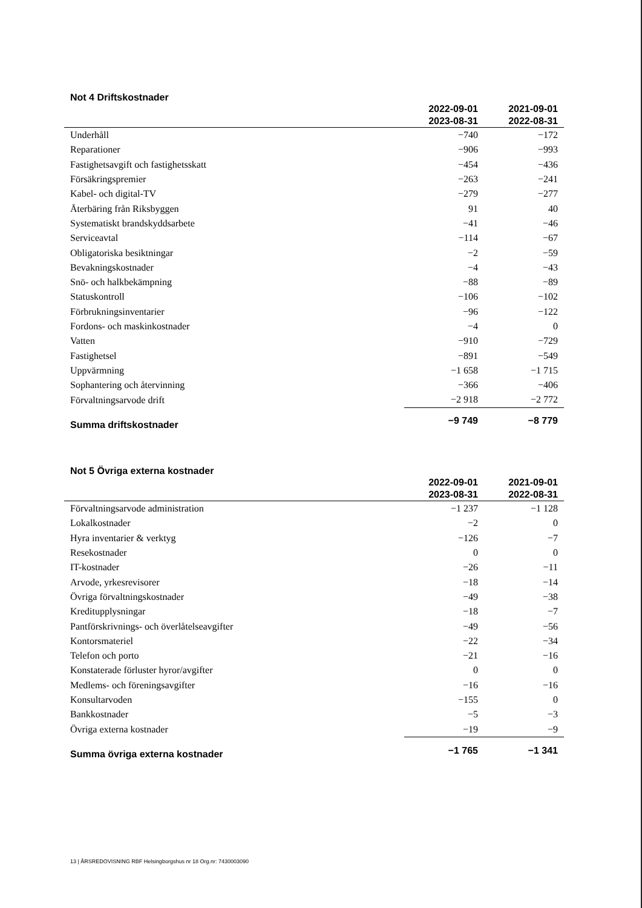Not 4 Driftskostnader
| | 2022-09-01 2023-08-31 | 2021-09-01 2022-08-31 |
| --- | --- | --- |
| Underhåll | −740 | −172 |
| Reparationer | −906 | −993 |
| Fastighetsavgift och fastighetsskatt | −454 | −436 |
| Försäkringspremier | −263 | −241 |
| Kabel- och digital-TV | −279 | −277 |
| Återbäring från Riksbyggen | 91 | 40 |
| Systematiskt brandskyddsarbete | −41 | −46 |
| Serviceavtal | −114 | −67 |
| Obligatoriska besiktningar | −2 | −59 |
| Bevakningskostnader | −4 | −43 |
| Snö- och halkbekämpning | −88 | −89 |
| Statuskontroll | −106 | −102 |
| Förbrukningsinventarier | −96 | −122 |
| Fordons- och maskinkostnader | −4 | 0 |
| Vatten | −910 | −729 |
| Fastighetsel | −891 | −549 |
| Uppvärmning | −1 658 | −1 715 |
| Sophantering och återvinning | −366 | −406 |
| Förvaltningsarvode drift | −2 918 | −2 772 |
| Summa driftskostnader | −9 749 | −8 779 |
Not 5 Övriga externa kostnader
| | 2022-09-01 2023-08-31 | 2021-09-01 2022-08-31 |
| --- | --- | --- |
| Förvaltningsarvode administration | −1 237 | −1 128 |
| Lokalkostnader | −2 | 0 |
| Hyra inventarier & verktyg | −126 | −7 |
| Resekostnader | 0 | 0 |
| IT-kostnader | −26 | −11 |
| Arvode, yrkesrevisorer | −18 | −14 |
| Övriga förvaltningskostnader | −49 | −38 |
| Kreditupplysningar | −18 | −7 |
| Pantförskrivnings- och överlåtelseavgifter | −49 | −56 |
| Kontorsmateriel | −22 | −34 |
| Telefon och porto | −21 | −16 |
| Konstaterade förluster hyror/avgifter | 0 | 0 |
| Medlems- och föreningsavgifter | −16 | −16 |
| Konsultarvoden | −155 | 0 |
| Bankkostnader | −5 | −3 |
| Övriga externa kostnader | −19 | −9 |
| Summa övriga externa kostnader | −1 765 | −1 341 |
13 | ÅRSREDOVISNING RBF Helsingborgshus nr 18 Org.nr: 7430003090